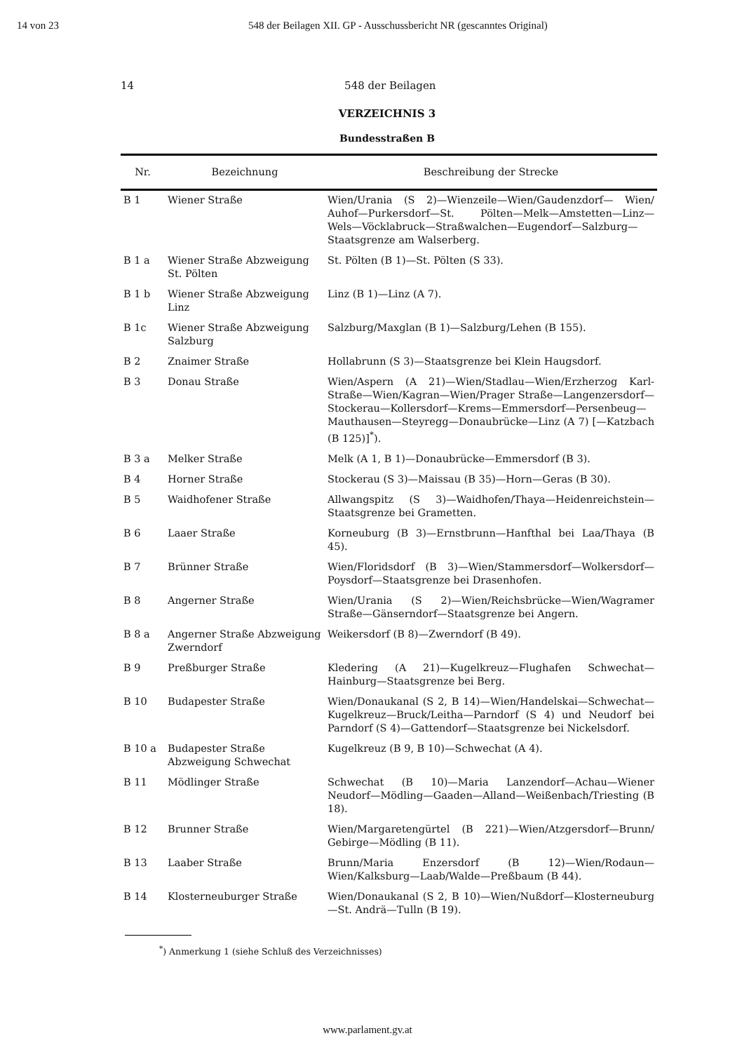14 von 23 548 der Beilagen XII. GP - Ausschussbericht NR (gescanntes Original)
14 548 der Beilagen
VERZEICHNIS 3
Bundesstraßen B
| Nr. | Bezeichnung | Beschreibung der Strecke |
| --- | --- | --- |
| B 1 | Wiener Straße | Wien/Urania (S 2)—Wienzeile—Wien/Gaudenzdorf— Wien/ Auhof—Purkersdorf—St. Pölten—Melk—Amstetten—Linz—Wels—Vöcklabruck—Straßwalchen—Eugendorf—Salzburg—Staatsgrenze am Walserberg. |
| B 1 a | Wiener Straße Abzweigung St. Pölten | St. Pölten (B 1)—St. Pölten (S 33). |
| B 1 b | Wiener Straße Abzweigung Linz | Linz (B 1)—Linz (A 7). |
| B 1c | Wiener Straße Abzweigung Salzburg | Salzburg/Maxglan (B 1)—Salzburg/Lehen (B 155). |
| B 2 | Znaimer Straße | Hollabrunn (S 3)—Staatsgrenze bei Klein Haugsdorf. |
| B 3 | Donau Straße | Wien/Aspern (A 21)—Wien/Stadlau—Wien/Erzherzog Karl-Straße—Wien/Kagran—Wien/Prager Straße—Langenzersdorf—Stockerau—Kollersdorf—Krems—Emmersdorf—Persenbeug—Mauthausen—Steyregg—Donaubrücke—Linz (A 7) [—Katzbach (B 125)]<sup>*</sup>). |
| B 3 a | Melker Straße | Melk (A 1, B 1)—Donaubrücke—Emmersdorf (B 3). |
| B 4 | Horner Straße | Stockerau (S 3)—Maissau (B 35)—Horn—Geras (B 30). |
| B 5 | Waidhofener Straße | Allwangspitz (S 3)—Waidhofen/Thaya—Heidenreichstein—Staatsgrenze bei Grametten. |
| B 6 | Laaer Straße | Korneuburg (B 3)—Ernstbrunn—Hanfthal bei Laa/Thaya (B 45). |
| B 7 | Brünner Straße | Wien/Floridsdorf (B 3)—Wien/Stammersdorf—Wolkersdorf—Poysdorf—Staatsgrenze bei Drasenhofen. |
| B 8 | Angerner Straße | Wien/Urania (S 2)—Wien/Reichsbrücke—Wien/Wagramer Straße—Gänserndorf—Staatsgrenze bei Angern. |
| B 8 a | Angerner Straße Abzweigung Zwerndorf | Weikersdorf (B 8)—Zwerndorf (B 49). |
| B 9 | Preßburger Straße | Kledering (A 21)—Kugelkreuz—Flughafen Schwechat—Hainburg—Staatsgrenze bei Berg. |
| B 10 | Budapester Straße | Wien/Donaukanal (S 2, B 14)—Wien/Handelskai—Schwechat—Kugelkreuz—Bruck/Leitha—Parndorf (S 4) und Neudorf bei Parndorf (S 4)—Gattendorf—Staatsgrenze bei Nickelsdorf. |
| B 10 a | Budapester Straße Abzweigung Schwechat | Kugelkreuz (B 9, B 10)—Schwechat (A 4). |
| B 11 | Mödlinger Straße | Schwechat (B 10)—Maria Lanzendorf—Achau—Wiener Neudorf—Mödling—Gaaden—Alland—Weißenbach/Triesting (B 18). |
| B 12 | Brunner Straße | Wien/Margaretengürtel (B 221)—Wien/Atzgersdorf—Brunn/ Gebirge—Mödling (B 11). |
| B 13 | Laaber Straße | Brunn/Maria Enzersdorf (B 12)—Wien/Rodaun—Wien/Kalksburg—Laab/Walde—Preßbaum (B 44). |
| B 14 | Klosterneuburger Straße | Wien/Donaukanal (S 2, B 10)—Wien/Nußdorf—Klosterneuburg—St. Andrä—Tulln (B 19). |
<sup>*</sup>) Anmerkung 1 (siehe Schluß des Verzeichnisses)
www.parlament.gv.at